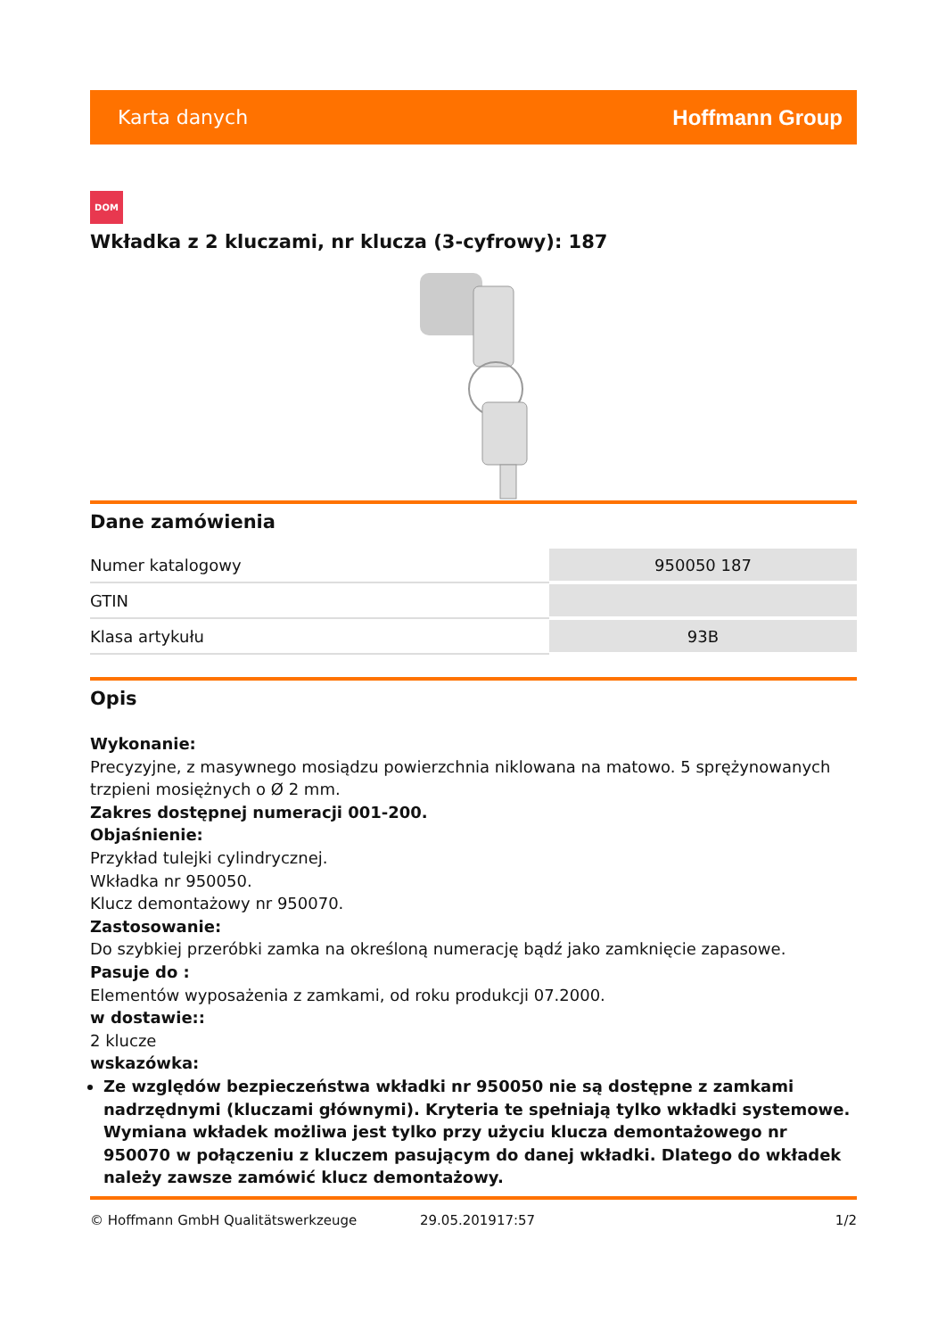Karta danych Hoffmann Group
DOM
Wkładka z 2 kluczami, nr klucza (3-cyfrowy): 187
Dane zamówienia
| Numer katalogowy | 950050 187 |
| GTIN | |
| Klasa artykułu | 93B |
Opis
Wykonanie:
Precyzyjne, z masywnego mosiądzu powierzchnia niklowana na matowo. 5 sprężynowanych trzpieni mosiężnych o Ø 2 mm.
Zakres dostępnej numeracji 001-200.
Objaśnienie:
Przykład tulejki cylindrycznej.
Wkładka nr 950050.
Klucz demontażowy nr 950070.
Zastosowanie:
Do szybkiej przeróbki zamka na określoną numerację bądź jako zamknięcie zapasowe.
Pasuje do :
Elementów wyposażenia z zamkami, od roku produkcji 07.2000.
w dostawie::
2 klucze
wskazówka:
Ze względów bezpieczeństwa wkładki nr 950050 nie są dostępne z zamkami nadrzędnymi (kluczami głównymi). Kryteria te spełniają tylko wkładki systemowe. Wymiana wkładek możliwa jest tylko przy użyciu klucza demontażowego nr 950070 w połączeniu z kluczem pasującym do danej wkładki. Dlatego do wkładek należy zawsze zamówić klucz demontażowy.
© Hoffmann GmbH Qualitätswerkzeuge 29.05.201917:57 1/2